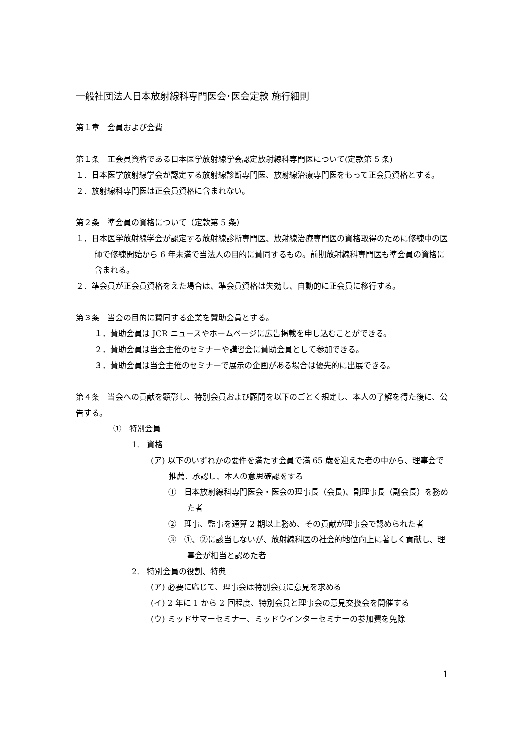一般社団法人日本放射線科専門医会･医会定款 施行細則
第１章　会員および会費
第１条　正会員資格である日本医学放射線学会認定放射線科専門医について(定款第 5 条)
１．日本医学放射線学会が認定する放射線診断専門医、放射線治療専門医をもって正会員資格とする。
２．放射線科専門医は正会員資格に含まれない。
第２条　準会員の資格について（定款第 5 条）
１．日本医学放射線学会が認定する放射線診断専門医、放射線治療専門医の資格取得のために修練中の医師で修練開始から 6 年未満で当法人の目的に賛同するもの。前期放射線科専門医も準会員の資格に含まれる。
２．準会員が正会員資格をえた場合は、準会員資格は失効し、自動的に正会員に移行する。
第３条　当会の目的に賛同する企業を賛助会員とする。
１．賛助会員は JCR ニュースやホームページに広告掲載を申し込むことができる。
２．賛助会員は当会主催のセミナーや講習会に賛助会員として参加できる。
３．賛助会員は当会主催のセミナーで展示の企画がある場合は優先的に出展できる。
第４条　当会への貢献を顕彰し、特別会員および顧問を以下のごとく規定し、本人の了解を得た後に、公告する。
①　特別会員
1.　資格
(ア) 以下のいずれかの要件を満たす会員で満 65 歳を迎えた者の中から、理事会で推薦、承認し、本人の意思確認をする
①　日本放射線科専門医会・医会の理事長（会長)、副理事長（副会長）を務めた者
②　理事、監事を通算 2 期以上務め、その貢献が理事会で認められた者
③　①、②に該当しないが、放射線科医の社会的地位向上に著しく貢献し、理事会が相当と認めた者
2.　特別会員の役割、特典
(ア) 必要に応じて、理事会は特別会員に意見を求める
(イ) 2 年に 1 から 2 回程度、特別会員と理事会の意見交換会を開催する
(ウ) ミッドサマーセミナー、ミッドウインターセミナーの参加費を免除
1